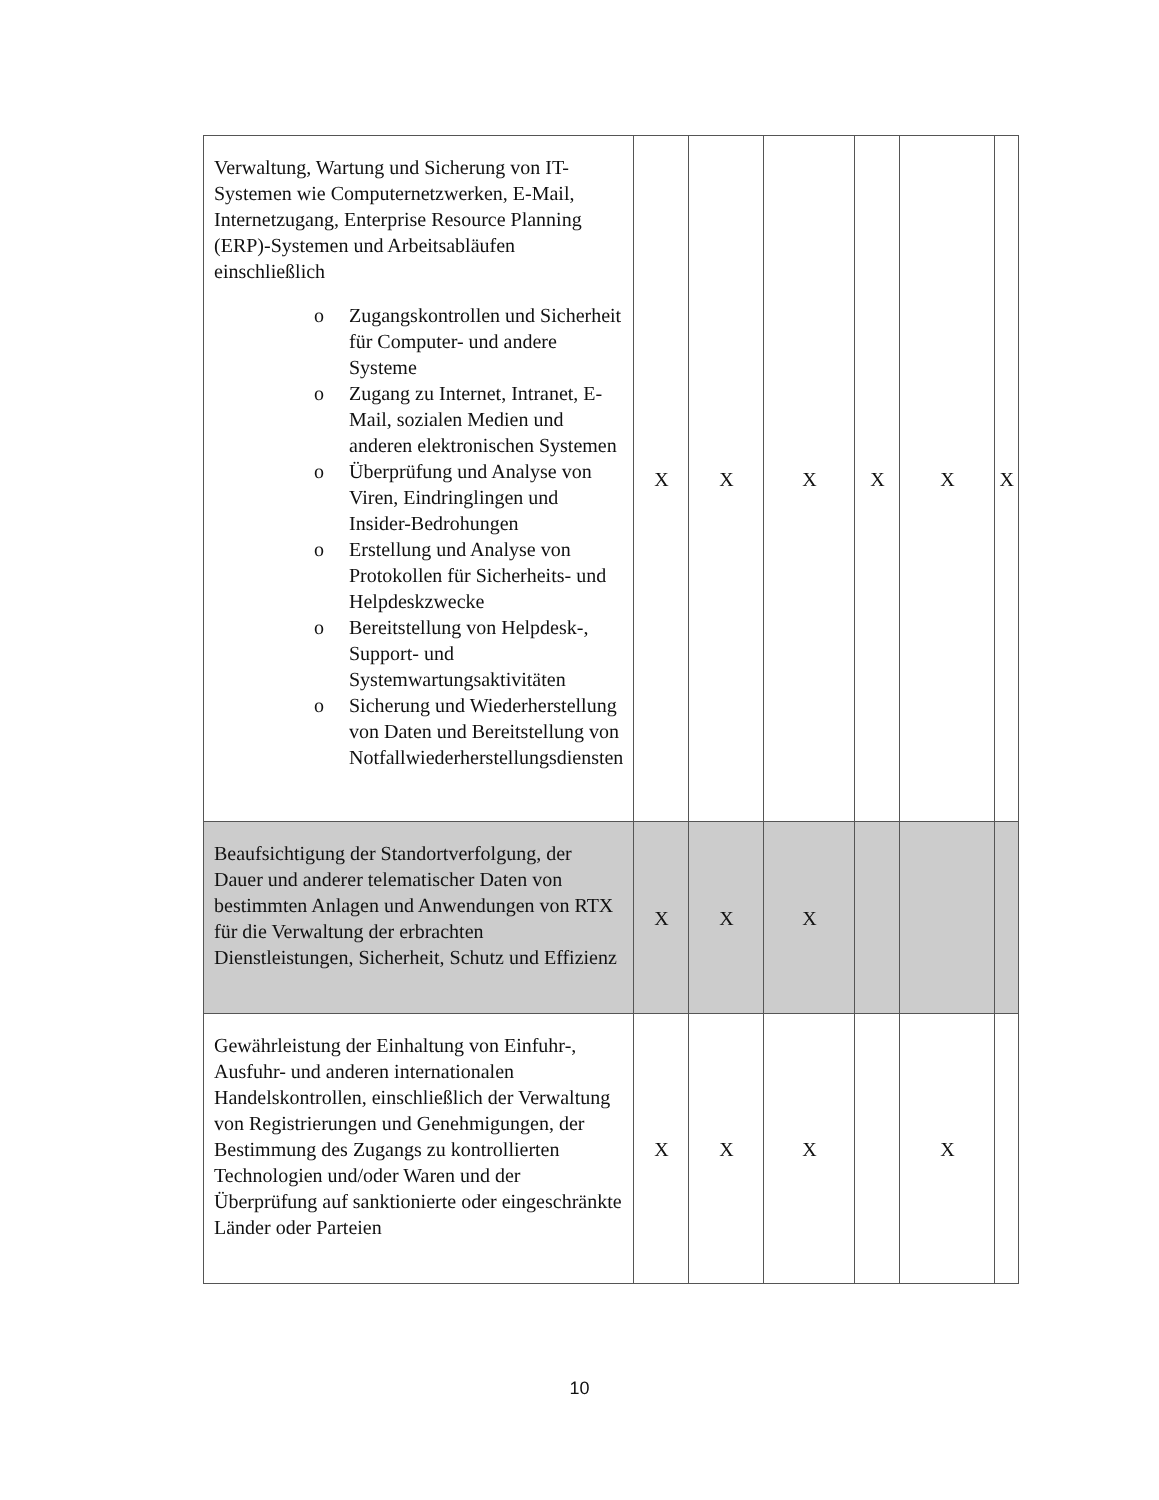| Verwaltung, Wartung und Sicherung von IT-Systemen wie Computernetzwerken, E-Mail, Internetzugang, Enterprise Resource Planning (ERP)-Systemen und Arbeitsabläufen einschließlich o Zugangskontrollen und Sicherheit für Computer- und andere Systeme o Zugang zu Internet, Intranet, E-Mail, sozialen Medien und anderen elektronischen Systemen o Überprüfung und Analyse von Viren, Eindringlingen und Insider-Bedrohungen o Erstellung und Analyse von Protokollen für Sicherheits- und Helpdeskzwecke o Bereitstellung von Helpdesk-, Support- und Systemwartungsaktivitäten o Sicherung und Wiederherstellung von Daten und Bereitstellung von Notfallwiederherstellungsdiensten | X | X | X | X | X | X |
| Beaufsichtigung der Standortverfolgung, der Dauer und anderer telematischer Daten von bestimmten Anlagen und Anwendungen von RTX für die Verwaltung der erbrachten Dienstleistungen, Sicherheit, Schutz und Effizienz | X | X | X | | | |
| Gewährleistung der Einhaltung von Einfuhr-, Ausfuhr- und anderen internationalen Handelskontrollen, einschließlich der Verwaltung von Registrierungen und Genehmigungen, der Bestimmung des Zugangs zu kontrollierten Technologien und/oder Waren und der Überprüfung auf sanktionierte oder eingeschränkte Länder oder Parteien | X | X | X | | X | |
10